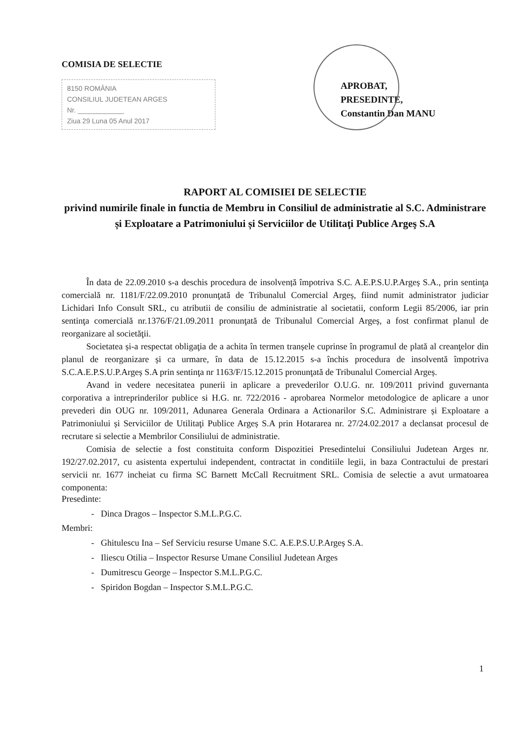COMISIA DE SELECTIE
8150 ROMÂNIA
CONSILIUL JUDETEAN ARGES
Nr. ____________
Ziua 29 Luna 05 Anul 2017
APROBAT,
PRESEDINTE,
Constantin Dan MANU
RAPORT AL COMISIEI DE SELECTIE
privind numirile finale in functia de Membru in Consiliul de administratie al S.C. Administrare și Exploatare a Patrimoniului și Serviciilor de Utilitaţi Publice Argeş S.A
În data de 22.09.2010 s-a deschis procedura de insolvență împotriva S.C. A.E.P.S.U.P.Argeș S.A., prin sentinţa comercială nr. 1181/F/22.09.2010 pronunţată de Tribunalul Comercial Argeș, fiind numit administrator judiciar Lichidari Info Consult SRL, cu atributii de consiliu de administratie al societatii, conform Legii 85/2006, iar prin sentinţa comercială nr.1376/F/21.09.2011 pronunţată de Tribunalul Comercial Argeș, a fost confirmat planul de reorganizare al societăţii.
Societatea și-a respectat obligaţia de a achita în termen tranșele cuprinse în programul de plată al creanţelor din planul de reorganizare și ca urmare, în data de 15.12.2015 s-a închis procedura de insolventă împotriva S.C.A.E.P.S.U.P.Argeș S.A prin sentinţa nr 1163/F/15.12.2015 pronunţată de Tribunalul Comercial Argeș.
Avand in vedere necesitatea punerii in aplicare a prevederilor O.U.G. nr. 109/2011 privind guvernanta corporativa a intreprinderilor publice si H.G. nr. 722/2016 - aprobarea Normelor metodologice de aplicare a unor prevederi din OUG nr. 109/2011, Adunarea Generala Ordinara a Actionarilor S.C. Administrare și Exploatare a Patrimoniului și Serviciilor de Utilitaţi Publice Argeș S.A prin Hotararea nr. 27/24.02.2017 a declansat procesul de recrutare si selectie a Membrilor Consiliului de administratie.
Comisia de selectie a fost constituita conform Dispozitiei Presedintelui Consiliului Judetean Arges nr. 192/27.02.2017, cu asistenta expertului independent, contractat in conditiile legii, in baza Contractului de prestari servicii nr. 1677 incheiat cu firma SC Barnett McCall Recruitment SRL. Comisia de selectie a avut urmatoarea componenta:
Presedinte:
- Dinca Dragos – Inspector S.M.L.P.G.C.
Membri:
- Ghitulescu Ina – Sef Serviciu resurse Umane S.C. A.E.P.S.U.P.Argeș S.A.
- Iliescu Otilia – Inspector Resurse Umane Consiliul Judetean Arges
- Dumitrescu George – Inspector S.M.L.P.G.C.
- Spiridon Bogdan – Inspector S.M.L.P.G.C.
1